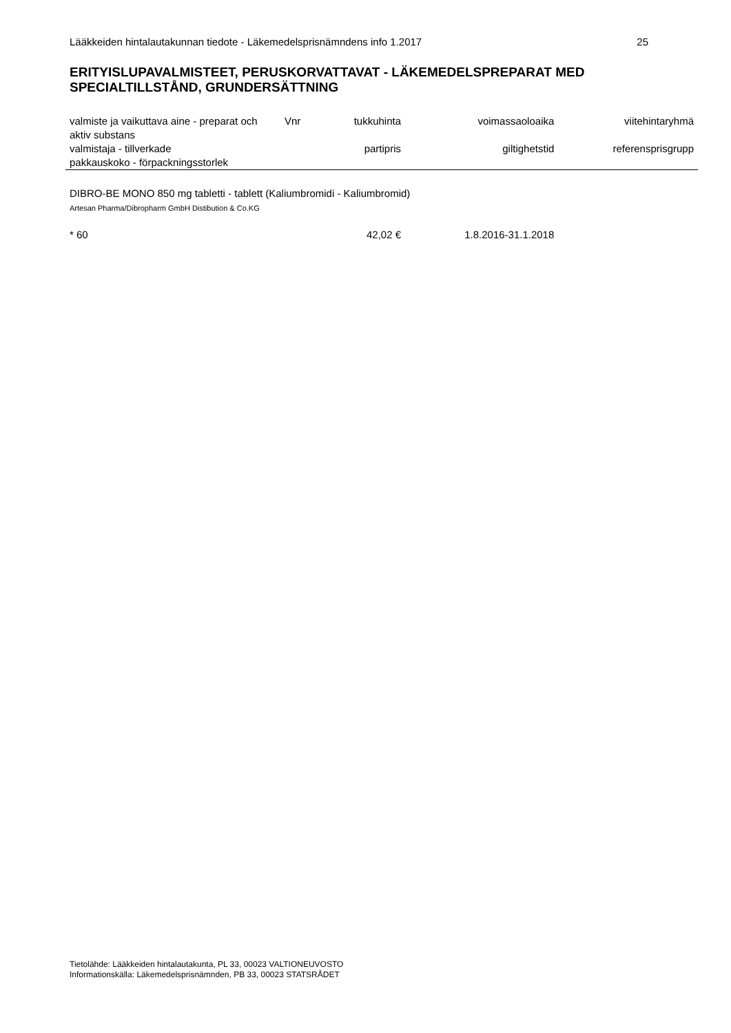Lääkkeiden hintalautakunnan tiedote - Läkemedelsprisnämndens info 1.2017 25
ERITYISLUPAVALMISTEET, PERUSKORVATTAVAT - LÄKEMEDELSPREPARAT MED SPECIALTILLSTÅND, GRUNDERSÄTTNING
| valmiste ja vaikuttava aine - preparat och aktiv substans | Vnr | tukkuhinta | voimassaoloaika | viitehintaryhmä |
| --- | --- | --- | --- | --- |
| valmistaja - tillverkade pakkauskoko - förpackningsstorlek | | partipris | giltighetstid | referensprisgrupp |
| DIBRO-BE MONO 850 mg tabletti - tablett (Kaliumbromidi - Kaliumbromid) Artesan Pharma/Dibropharm GmbH Distibution & Co.KG | | | | |
| * 60 | | 42,02 € | 1.8.2016-31.1.2018 | |
Tietolähde: Lääkkeiden hintalautakunta, PL 33, 00023 VALTIONEUVOSTO
Informationskälla: Läkemedelsprisnämnden, PB 33, 00023 STATSRÅDET